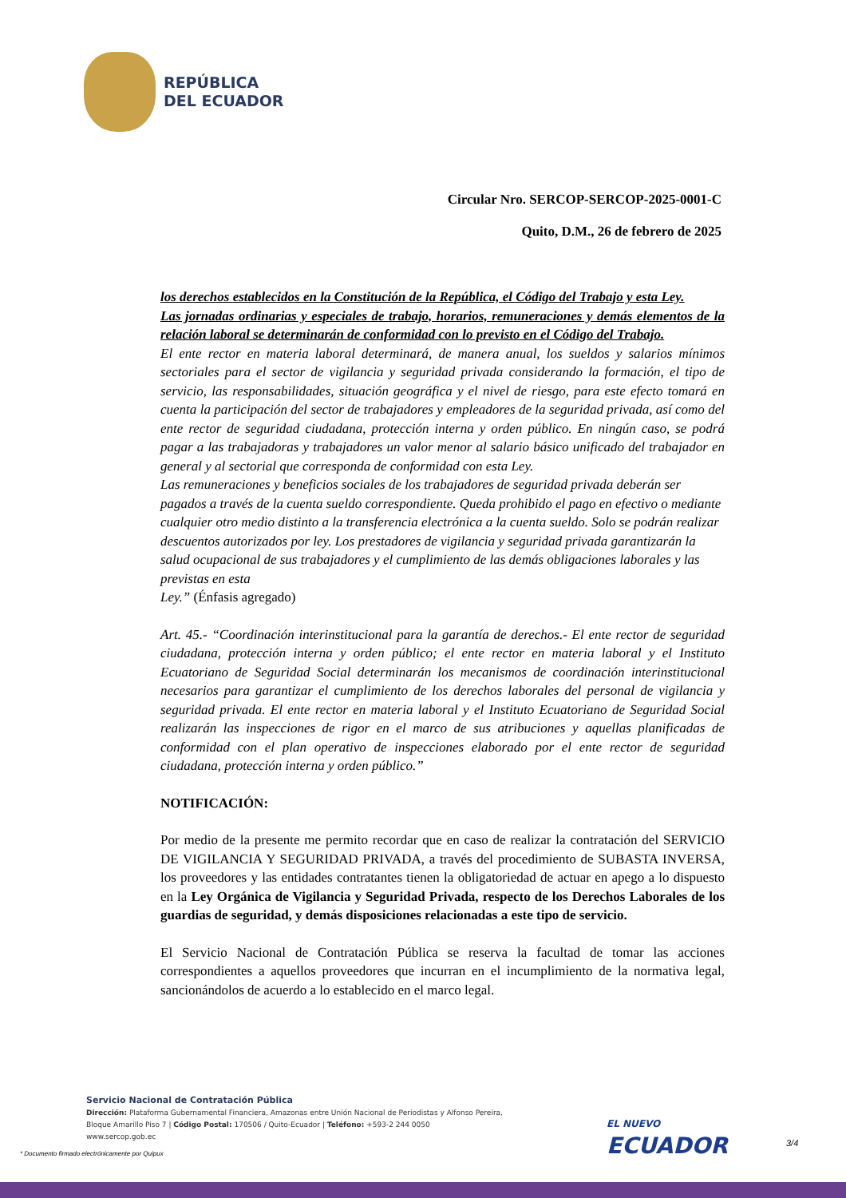REPÚBLICA
DEL ECUADOR
Circular Nro. SERCOP-SERCOP-2025-0001-C
Quito, D.M., 26 de febrero de 2025
los derechos establecidos en la Constitución de la República, el Código del Trabajo y esta Ley.
Las jornadas ordinarias y especiales de trabajo, horarios, remuneraciones y demás elementos de la relación laboral se determinarán de conformidad con lo previsto en el Código del Trabajo.
El ente rector en materia laboral determinará, de manera anual, los sueldos y salarios mínimos sectoriales para el sector de vigilancia y seguridad privada considerando la formación, el tipo de servicio, las responsabilidades, situación geográfica y el nivel de riesgo, para este efecto tomará en cuenta la participación del sector de trabajadores y empleadores de la seguridad privada, así como del ente rector de seguridad ciudadana, protección interna y orden público. En ningún caso, se podrá pagar a las trabajadoras y trabajadores un valor menor al salario básico unificado del trabajador en general y al sectorial que corresponda de conformidad con esta Ley.
Las remuneraciones y beneficios sociales de los trabajadores de seguridad privada deberán ser pagados a través de la cuenta sueldo correspondiente. Queda prohibido el pago en efectivo o mediante cualquier otro medio distinto a la transferencia electrónica a la cuenta sueldo. Solo se podrán realizar descuentos autorizados por ley. Los prestadores de vigilancia y seguridad privada garantizarán la salud ocupacional de sus trabajadores y el cumplimiento de las demás obligaciones laborales y las previstas en esta
Ley.” (Énfasis agregado)
Art. 45.- “Coordinación interinstitucional para la garantía de derechos.- El ente rector de seguridad ciudadana, protección interna y orden público; el ente rector en materia laboral y el Instituto Ecuatoriano de Seguridad Social determinarán los mecanismos de coordinación interinstitucional necesarios para garantizar el cumplimiento de los derechos laborales del personal de vigilancia y seguridad privada. El ente rector en materia laboral y el Instituto Ecuatoriano de Seguridad Social realizarán las inspecciones de rigor en el marco de sus atribuciones y aquellas planificadas de conformidad con el plan operativo de inspecciones elaborado por el ente rector de seguridad ciudadana, protección interna y orden público.”
NOTIFICACIÓN:
Por medio de la presente me permito recordar que en caso de realizar la contratación del SERVICIO DE VIGILANCIA Y SEGURIDAD PRIVADA, a través del procedimiento de SUBASTA INVERSA, los proveedores y las entidades contratantes tienen la obligatoriedad de actuar en apego a lo dispuesto en la Ley Orgánica de Vigilancia y Seguridad Privada, respecto de los Derechos Laborales de los guardias de seguridad, y demás disposiciones relacionadas a este tipo de servicio.
El Servicio Nacional de Contratación Pública se reserva la facultad de tomar las acciones correspondientes a aquellos proveedores que incurran en el incumplimiento de la normativa legal, sancionándolos de acuerdo a lo establecido en el marco legal.
Servicio Nacional de Contratación Pública
Dirección: Plataforma Gubernamental Financiera, Amazonas entre Unión Nacional de Periodistas y Alfonso Pereira,
Bloque Amarillo Piso 7 | Código Postal: 170506 / Quito-Ecuador | Teléfono: +593-2 244 0050
www.sercop.gob.ec
EL NUEVO
ECUADOR
3/4
* Documento firmado electrónicamente por Quipux